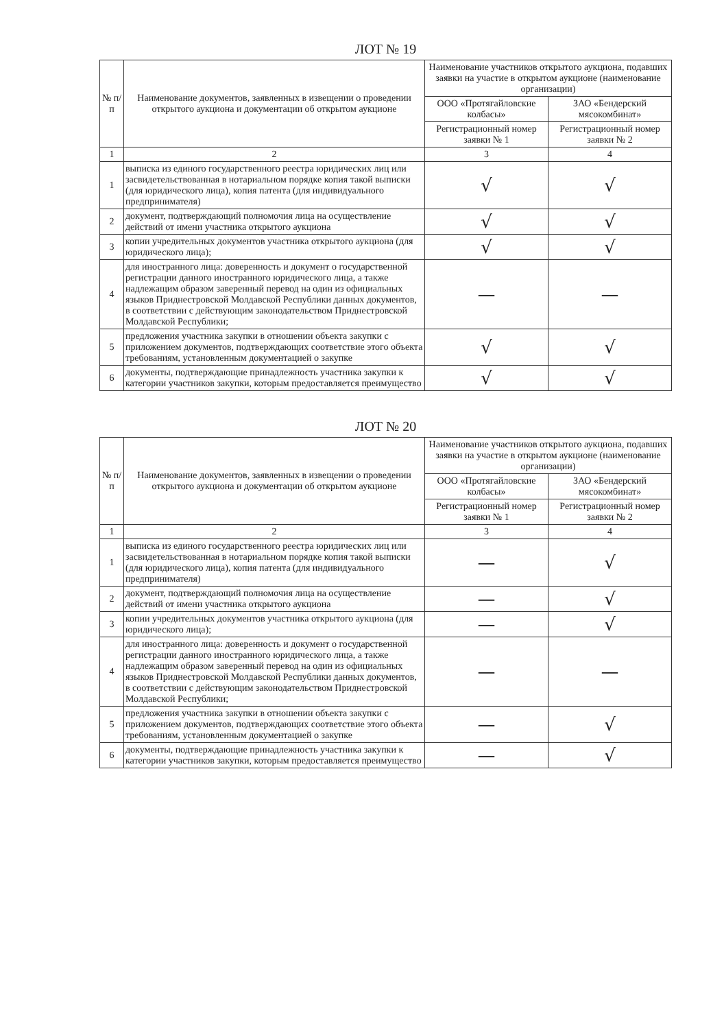ЛОТ № 19
| № п/п | Наименование документов, заявленных в извещении о проведении открытого аукциона и документации об открытом аукционе | Наименование участников открытого аукциона, подавших заявки на участие в открытом аукционе (наименование организации) | |
| --- | --- | --- | --- |
| | | ООО «Протягайловские колбасы» | ЗАО «Бендерский мясокомбинат» |
| | | Регистрационный номер заявки № 1 | Регистрационный номер заявки № 2 |
| 1 | 2 | 3 | 4 |
| 1 | выписка из единого государственного реестра юридических лиц или засвидетельствованная в нотариальном порядке копия такой выписки (для юридического лица), копия патента (для индивидуального предпринимателя) | √ | √ |
| 2 | документ, подтверждающий полномочия лица на осуществление действий от имени участника открытого аукциона | √ | √ |
| 3 | копии учредительных документов участника открытого аукциона (для юридического лица); | √ | √ |
| 4 | для иностранного лица: доверенность и документ о государственной регистрации данного иностранного юридического лица, а также надлежащим образом заверенный перевод на один из официальных языков Приднестровской Молдавской Республики данных документов, в соответствии с действующим законодательством Приднестровской Молдавской Республики; | — | — |
| 5 | предложения участника закупки в отношении объекта закупки с приложением документов, подтверждающих соответствие этого объекта требованиям, установленным документацией о закупке | √ | √ |
| 6 | документы, подтверждающие принадлежность участника закупки к категории участников закупки, которым предоставляется преимущество | √ | √ |
ЛОТ № 20
| № п/п | Наименование документов, заявленных в извещении о проведении открытого аукциона и документации об открытом аукционе | Наименование участников открытого аукциона, подавших заявки на участие в открытом аукционе (наименование организации) | |
| --- | --- | --- | --- |
| | | ООО «Протягайловские колбасы» | ЗАО «Бендерский мясокомбинат» |
| | | Регистрационный номер заявки № 1 | Регистрационный номер заявки № 2 |
| 1 | 2 | 3 | 4 |
| 1 | выписка из единого государственного реестра юридических лиц или засвидетельствованная в нотариальном порядке копия такой выписки (для юридического лица), копия патента (для индивидуального предпринимателя) | — | √ |
| 2 | документ, подтверждающий полномочия лица на осуществление действий от имени участника открытого аукциона | — | √ |
| 3 | копии учредительных документов участника открытого аукциона (для юридического лица); | — | √ |
| 4 | для иностранного лица: доверенность и документ о государственной регистрации данного иностранного юридического лица, а также надлежащим образом заверенный перевод на один из официальных языков Приднестровской Молдавской Республики данных документов, в соответствии с действующим законодательством Приднестровской Молдавской Республики; | — | — |
| 5 | предложения участника закупки в отношении объекта закупки с приложением документов, подтверждающих соответствие этого объекта требованиям, установленным документацией о закупке | — | √ |
| 6 | документы, подтверждающие принадлежность участника закупки к категории участников закупки, которым предоставляется преимущество | — | √ |